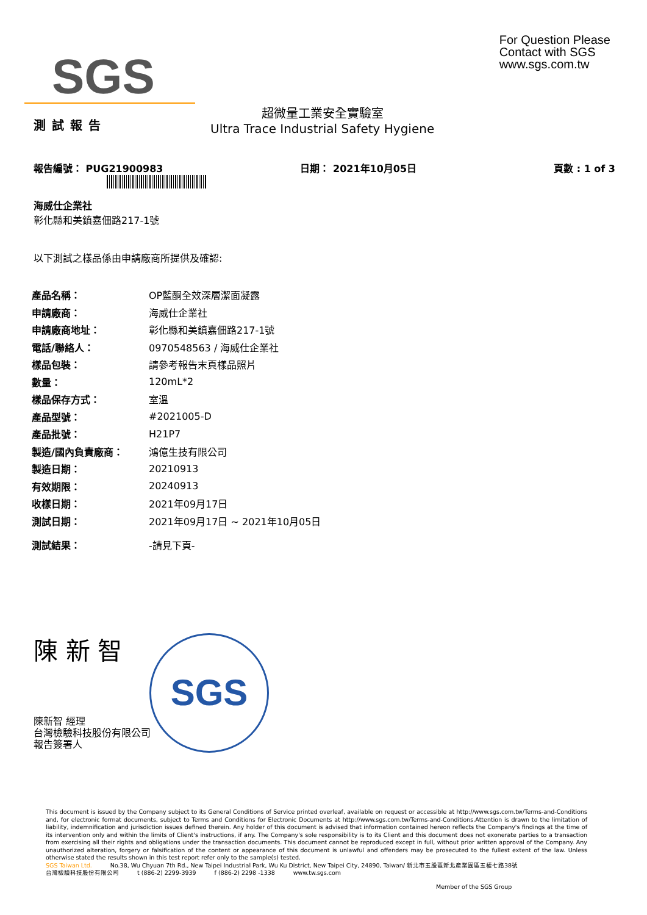SGS
For Question Please
Contact with SGS
www.sgs.com.tw
測試報告
超微量工業安全實驗室
Ultra Trace Industrial Safety Hygiene
報告編號： PUG21900983 日期： 2021年10月05日 頁數 : 1 of 3
海威仕企業社
彰化縣和美鎮嘉佃路217-1號
以下測試之樣品係由申請廠商所提供及確認:
| 產品名稱： | OP藍酮全效深層潔面凝露 |
| 申請廠商： | 海威仕企業社 |
| 申請廠商地址： | 彰化縣和美鎮嘉佃路217-1號 |
| 電話/聯絡人： | 0970548563 / 海威仕企業社 |
| 樣品包裝： | 請參考報告末頁樣品照片 |
| 數量： | 120mL*2 |
| 樣品保存方式： | 室溫 |
| 產品型號： | #2021005-D |
| 產品批號： | H21P7 |
| 製造/國內負責廠商： | 鴻億生技有限公司 |
| 製造日期： | 20210913 |
| 有效期限： | 20240913 |
| 收樣日期： | 2021年09月17日 |
| 測試日期： | 2021年09月17日 ~ 2021年10月05日 |
| 測試結果： | -請見下頁- |
陳 新 智
陳新智 經理
台灣檢驗科技股份有限公司
報告簽署人
SGS
This document is issued by the Company subject to its General Conditions of Service printed overleaf, available on request or accessible at http://www.sgs.com.tw/Terms-and-Conditions and, for electronic format documents, subject to Terms and Conditions for Electronic Documents at http://www.sgs.com.tw/Terms-and-Conditions.Attention is drawn to the limitation of liability, indemnification and jurisdiction issues defined therein. Any holder of this document is advised that information contained hereon reflects the Company's findings at the time of its intervention only and within the limits of Client's instructions, if any. The Company's sole responsibility is to its Client and this document does not exonerate parties to a transaction from exercising all their rights and obligations under the transaction documents. This document cannot be reproduced except in full, without prior written approval of the Company. Any unauthorized alteration, forgery or falsification of the content or appearance of this document is unlawful and offenders may be prosecuted to the fullest extent of the law. Unless otherwise stated the results shown in this test report refer only to the sample(s) tested.
SGS Taiwan Ltd. No.38, Wu Chyuan 7th Rd., New Taipei Industrial Park, Wu Ku District, New Taipei City, 24890, Taiwan/ 新北市五股區新北產業園區五權七路38號
台灣檢驗科技股份有限公司 t (886-2) 2299-3939 f (886-2) 2298 -1338 www.tw.sgs.com
Member of the SGS Group